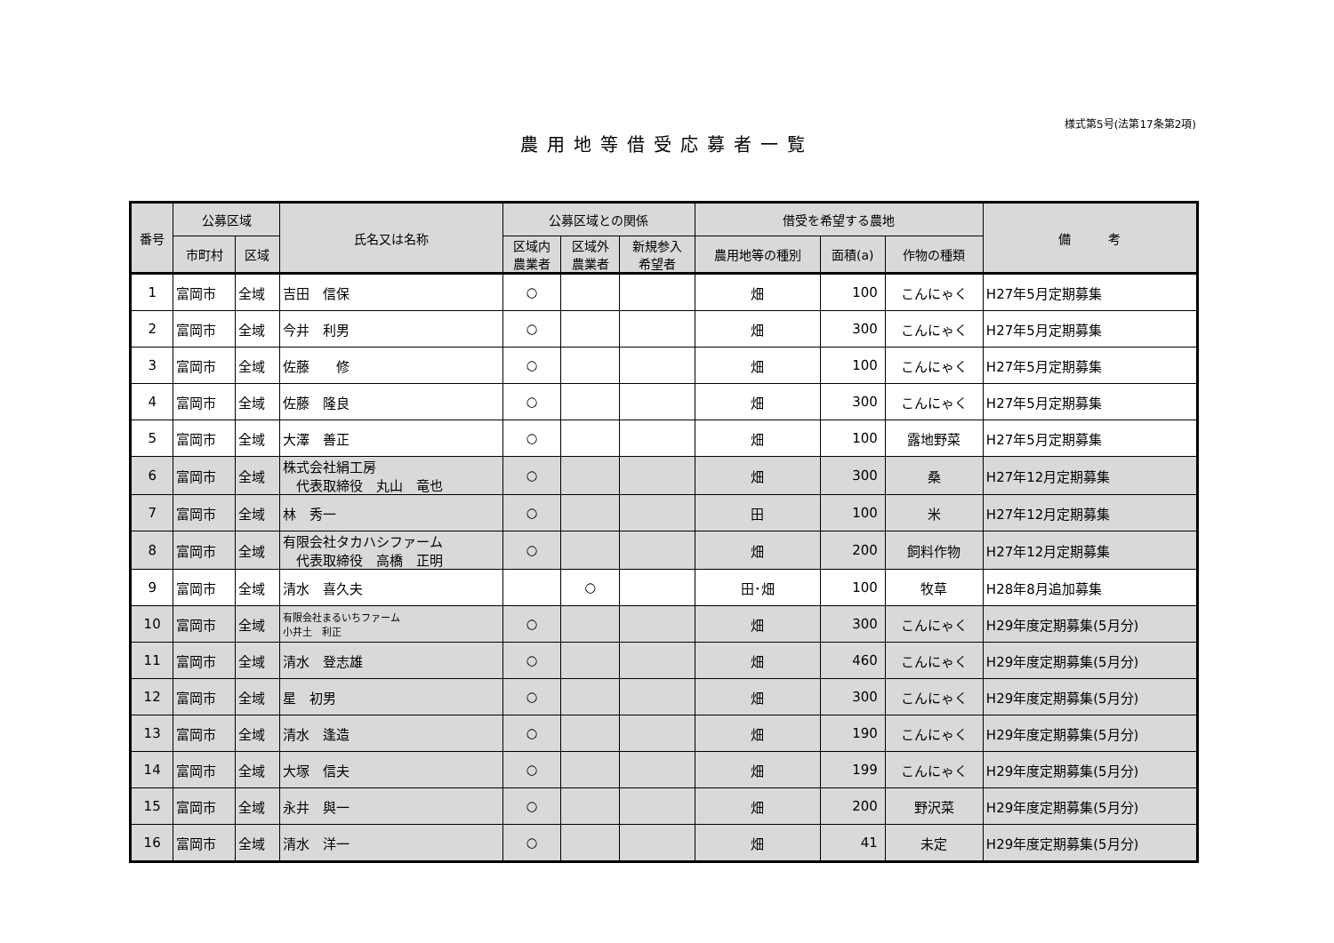様式第5号(法第17条第2項)
農用地等借受応募者一覧
| 番号 | 公募区域 | | 氏名又は名称 | 公募区域との関係 | | | 借受を希望する農地 | | | 備 考 |
| --- | --- | --- | --- | --- | --- | --- | --- | --- | --- | --- |
| | 市町村 | 区域 | | 区域内 農業者 | 区域外 農業者 | 新規参入 希望者 | 農用地等の種別 | 面積(a) | 作物の種類 | |
| 1 | 富岡市 | 全域 | 吉田 信保 | ○ | | | 畑 | 100 | こんにゃく | H27年5月定期募集 |
| 2 | 富岡市 | 全域 | 今井 利男 | ○ | | | 畑 | 300 | こんにゃく | H27年5月定期募集 |
| 3 | 富岡市 | 全域 | 佐藤 修 | ○ | | | 畑 | 100 | こんにゃく | H27年5月定期募集 |
| 4 | 富岡市 | 全域 | 佐藤 隆良 | ○ | | | 畑 | 300 | こんにゃく | H27年5月定期募集 |
| 5 | 富岡市 | 全域 | 大澤 善正 | ○ | | | 畑 | 100 | 露地野菜 | H27年5月定期募集 |
| 6 | 富岡市 | 全域 | 株式会社絹工房 代表取締役 丸山 竜也 | ○ | | | 畑 | 300 | 桑 | H27年12月定期募集 |
| 7 | 富岡市 | 全域 | 林 秀一 | ○ | | | 田 | 100 | 米 | H27年12月定期募集 |
| 8 | 富岡市 | 全域 | 有限会社タカハシファーム 代表取締役 高橋 正明 | ○ | | | 畑 | 200 | 飼料作物 | H27年12月定期募集 |
| 9 | 富岡市 | 全域 | 清水 喜久夫 | | ○ | | 田･畑 | 100 | 牧草 | H28年8月追加募集 |
| 10 | 富岡市 | 全域 | 有限会社まるいちファーム 小井土 利正 | ○ | | | 畑 | 300 | こんにゃく | H29年度定期募集(5月分) |
| 11 | 富岡市 | 全域 | 清水 登志雄 | ○ | | | 畑 | 460 | こんにゃく | H29年度定期募集(5月分) |
| 12 | 富岡市 | 全域 | 星 初男 | ○ | | | 畑 | 300 | こんにゃく | H29年度定期募集(5月分) |
| 13 | 富岡市 | 全域 | 清水 逢造 | ○ | | | 畑 | 190 | こんにゃく | H29年度定期募集(5月分) |
| 14 | 富岡市 | 全域 | 大塚 信夫 | ○ | | | 畑 | 199 | こんにゃく | H29年度定期募集(5月分) |
| 15 | 富岡市 | 全域 | 永井 與一 | ○ | | | 畑 | 200 | 野沢菜 | H29年度定期募集(5月分) |
| 16 | 富岡市 | 全域 | 清水 洋一 | ○ | | | 畑 | 41 | 未定 | H29年度定期募集(5月分) |